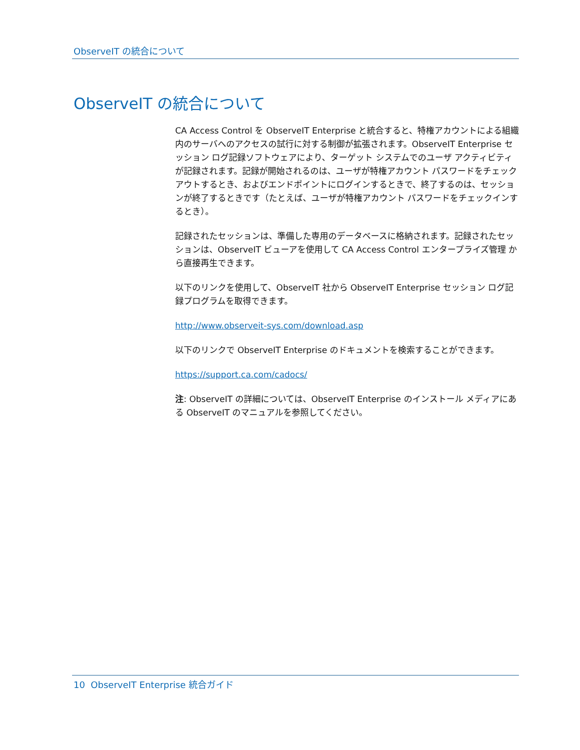ObserveIT の統合について
ObserveIT の統合について
CA Access Control を ObserveIT Enterprise と統合すると、特権アカウントによる組織内のサーバへのアクセスの試行に対する制御が拡張されます。ObserveIT Enterprise セッション ログ記録ソフトウェアにより、ターゲット システムでのユーザ アクティビティが記録されます。記録が開始されるのは、ユーザが特権アカウント パスワードをチェックアウトするとき、およびエンドポイントにログインするときで、終了するのは、セッションが終了するときです（たとえば、ユーザが特権アカウント パスワードをチェックインするとき）。
記録されたセッションは、準備した専用のデータベースに格納されます。記録されたセッションは、ObserveIT ビューアを使用して CA Access Control エンタープライズ管理 から直接再生できます。
以下のリンクを使用して、ObserveIT 社から ObserveIT Enterprise セッション ログ記録プログラムを取得できます。
http://www.observeit-sys.com/download.asp
以下のリンクで ObserveIT Enterprise のドキュメントを検索することができます。
https://support.ca.com/cadocs/
注: ObserveIT の詳細については、ObserveIT Enterprise のインストール メディアにある ObserveIT のマニュアルを参照してください。
10 ObserveIT Enterprise 統合ガイド